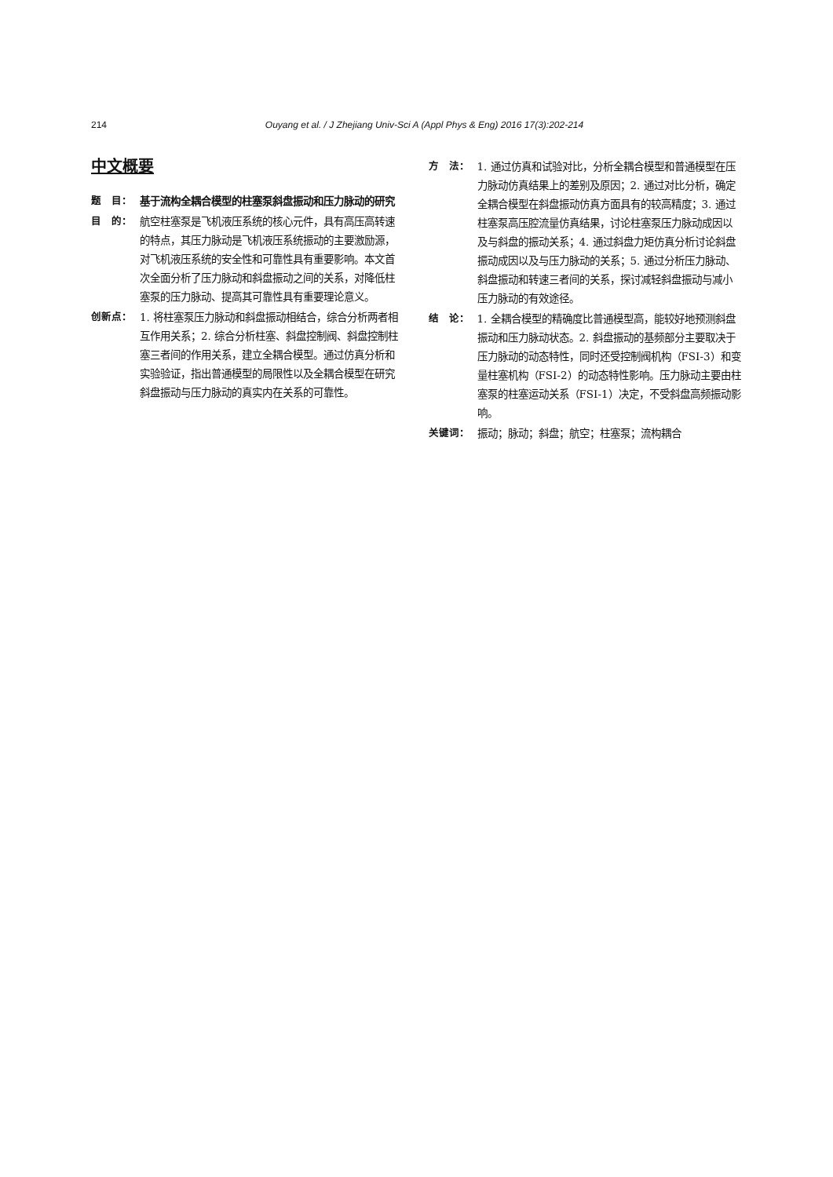214
Ouyang et al. / J Zhejiang Univ-Sci A (Appl Phys & Eng) 2016 17(3):202-214
中文概要
题　目： 基于流构全耦合模型的柱塞泵斜盘振动和压力脉动的研究
目　的： 航空柱塞泵是飞机液压系统的核心元件，具有高压高转速的特点，其压力脉动是飞机液压系统振动的主要激励源，对飞机液压系统的安全性和可靠性具有重要影响。本文首次全面分析了压力脉动和斜盘振动之间的关系，对降低柱塞泵的压力脉动、提高其可靠性具有重要理论意义。
创新点： 1. 将柱塞泵压力脉动和斜盘振动相结合，综合分析两者相互作用关系；2. 综合分析柱塞、斜盘控制阀、斜盘控制柱塞三者间的作用关系，建立全耦合模型。通过仿真分析和实验验证，指出普通模型的局限性以及全耦合模型在研究斜盘振动与压力脉动的真实内在关系的可靠性。
方　法： 1. 通过仿真和试验对比，分析全耦合模型和普通模型在压力脉动仿真结果上的差别及原因；2. 通过对比分析，确定全耦合模型在斜盘振动仿真方面具有的较高精度；3. 通过柱塞泵高压腔流量仿真结果，讨论柱塞泵压力脉动成因以及与斜盘的振动关系；4. 通过斜盘力矩仿真分析讨论斜盘振动成因以及与压力脉动的关系；5. 通过分析压力脉动、斜盘振动和转速三者间的关系，探讨减轻斜盘振动与减小压力脉动的有效途径。
结　论： 1. 全耦合模型的精确度比普通模型高，能较好地预测斜盘振动和压力脉动状态。2. 斜盘振动的基频部分主要取决于压力脉动的动态特性，同时还受控制阀机构（FSI-3）和变量柱塞机构（FSI-2）的动态特性影响。压力脉动主要由柱塞泵的柱塞运动关系（FSI-1）决定，不受斜盘高频振动影响。
关键词： 振动；脉动；斜盘；航空；柱塞泵；流构耦合